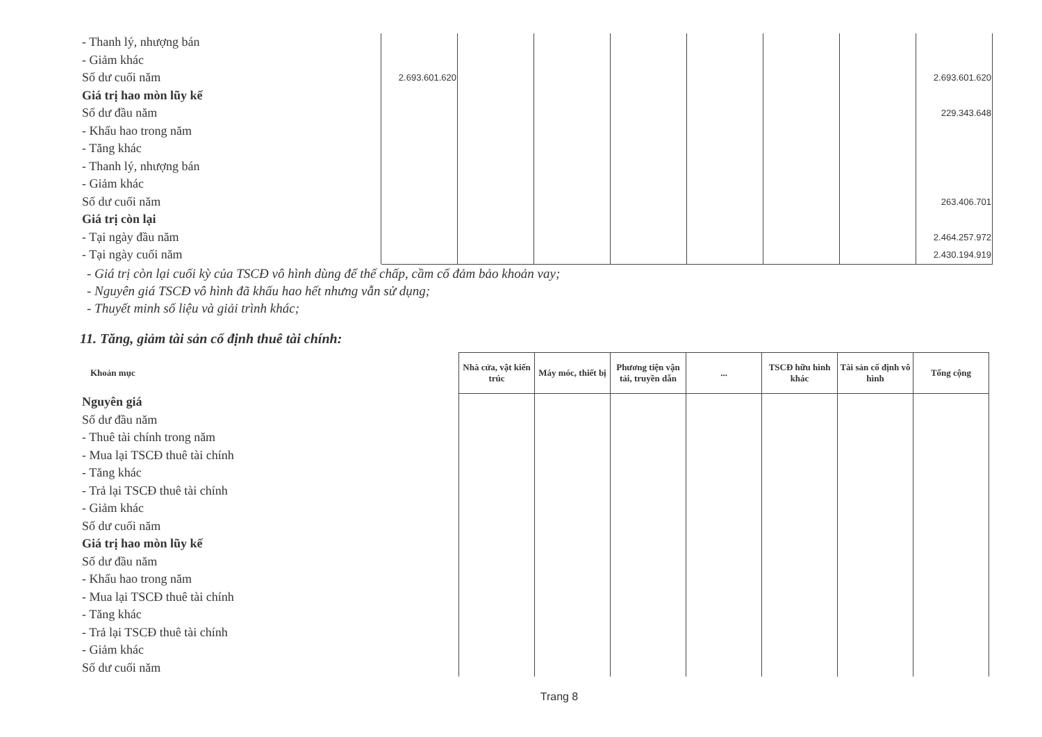| - Thanh lý, nhượng bán | | | | | | | | |
| - Giảm khác | | | | | | | | |
| Số dư cuối năm | 2.693.601.620 | | | | | | | 2.693.601.620 |
| Giá trị hao mòn lũy kế | | | | | | | | |
| Số dư đầu năm | | | | | | | | 229.343.648 |
| - Khấu hao trong năm | | | | | | | | |
| - Tăng khác | | | | | | | | |
| - Thanh lý, nhượng bán | | | | | | | | |
| - Giảm khác | | | | | | | | |
| Số dư cuối năm | | | | | | | | 263.406.701 |
| Giá trị còn lại | | | | | | | | |
| - Tại ngày đầu năm | | | | | | | | 2.464.257.972 |
| - Tại ngày cuối năm | | | | | | | | 2.430.194.919 |
- Giá trị còn lại cuối kỳ của TSCĐ vô hình dùng để thế chấp, cầm cố đảm bảo khoản vay;
- Nguyên giá TSCĐ vô hình đã khấu hao hết nhưng vẫn sử dụng;
- Thuyết minh số liệu và giải trình khác;
11. Tăng, giảm tài sản cố định thuê tài chính:
| Khoản mục | Nhà cửa, vật kiến trúc | Máy móc, thiết bị | Phương tiện vận tải, truyền dẫn | ... | TSCĐ hữu hình khác | Tài sản cố định vô hình | Tổng cộng |
| --- | --- | --- | --- | --- | --- | --- | --- |
| Nguyên giá | | | | | | | |
| Số dư đầu năm | | | | | | | |
| - Thuê tài chính trong năm | | | | | | | |
| - Mua lại TSCĐ thuê tài chính | | | | | | | |
| - Tăng khác | | | | | | | |
| - Trả lại TSCĐ thuê tài chính | | | | | | | |
| - Giảm khác | | | | | | | |
| Số dư cuối năm | | | | | | | |
| Giá trị hao mòn lũy kế | | | | | | | |
| Số dư đầu năm | | | | | | | |
| - Khấu hao trong năm | | | | | | | |
| - Mua lại TSCĐ thuê tài chính | | | | | | | |
| - Tăng khác | | | | | | | |
| - Trả lại TSCĐ thuê tài chính | | | | | | | |
| - Giảm khác | | | | | | | |
| Số dư cuối năm | | | | | | | |
Trang 8